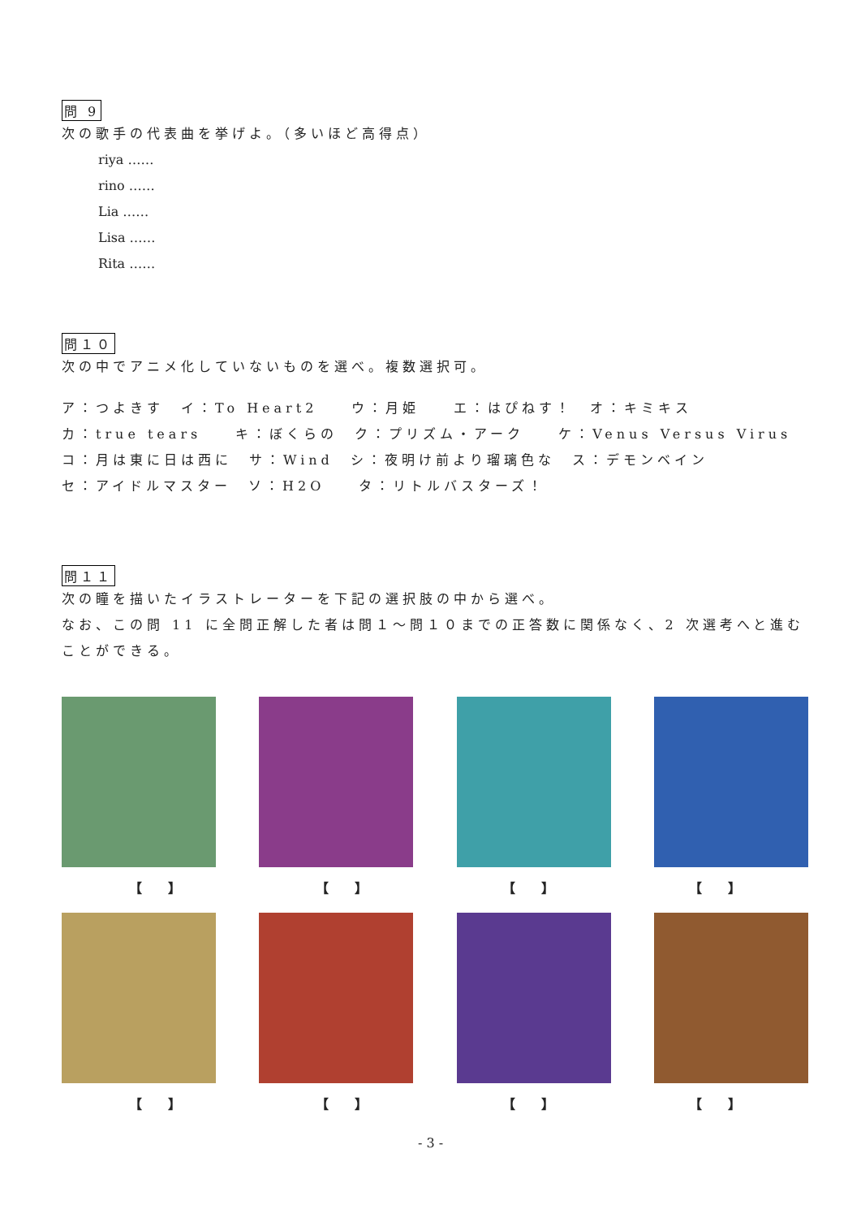問 9
次の歌手の代表曲を挙げよ。（多いほど高得点）
riya ……
rino ……
Lia ……
Lisa ……
Rita ……
問１０
次の中でアニメ化していないものを選べ。複数選択可。
ア：つよきす　イ：To Heart2　　ウ：月姫　　エ：はぴねす！　オ：キミキス
カ：true tears　　キ：ぼくらの　ク：プリズム・アーク　　ケ：Venus Versus Virus
コ：月は東に日は西に　サ：Wind　シ：夜明け前より瑠璃色な　ス：デモンベイン
セ：アイドルマスター　ソ：H2O　　タ：リトルバスターズ！
問１１
次の瞳を描いたイラストレーターを下記の選択肢の中から選べ。
なお、この問 11 に全問正解した者は問１～問１０までの正答数に関係なく、2 次選考へと進むことができる。
【　　】 【　　】 【　　】 【　　】
【　　】 【　　】 【　　】 【　　】
- 3 -